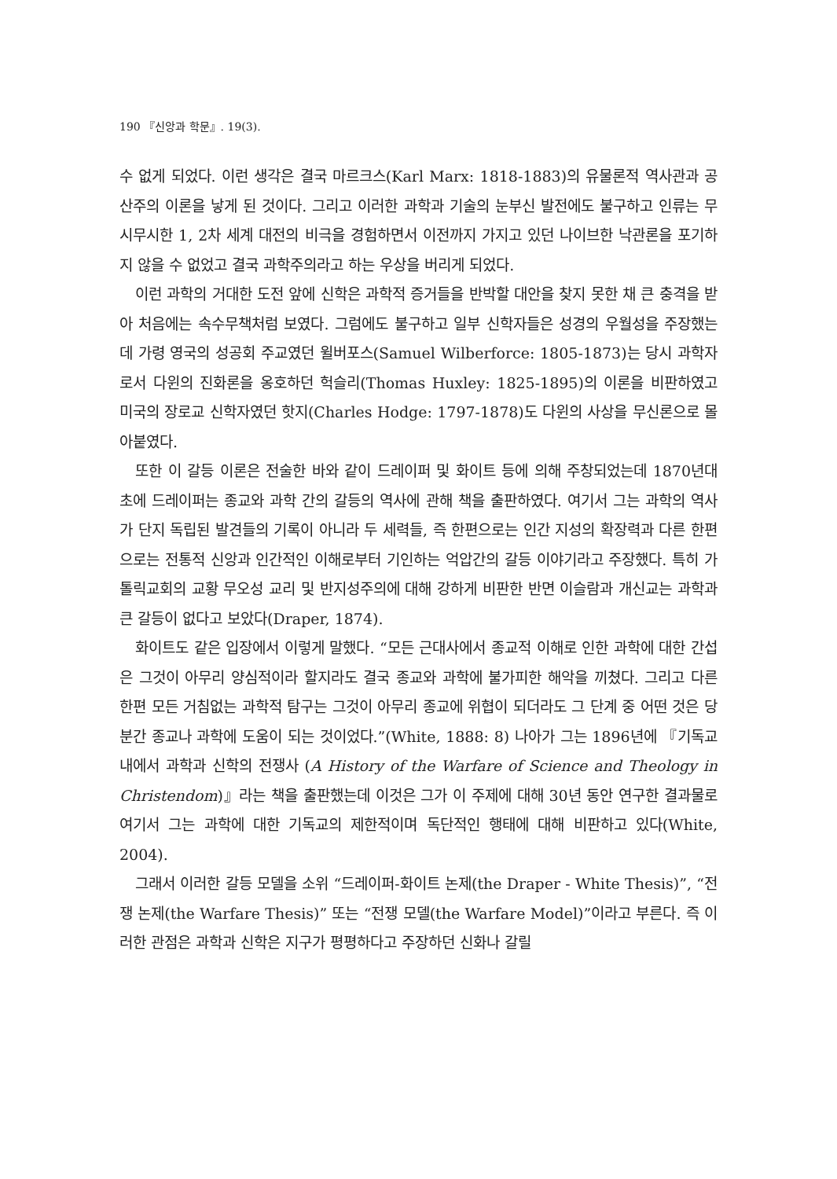190 『신앙과 학문』. 19(3).
수 없게 되었다. 이런 생각은 결국 마르크스(Karl Marx: 1818-1883)의 유물론적 역사관과 공산주의 이론을 낳게 된 것이다. 그리고 이러한 과학과 기술의 눈부신 발전에도 불구하고 인류는 무시무시한 1, 2차 세계 대전의 비극을 경험하면서 이전까지 가지고 있던 나이브한 낙관론을 포기하지 않을 수 없었고 결국 과학주의라고 하는 우상을 버리게 되었다.
이런 과학의 거대한 도전 앞에 신학은 과학적 증거들을 반박할 대안을 찾지 못한 채 큰 충격을 받아 처음에는 속수무책처럼 보였다. 그럼에도 불구하고 일부 신학자들은 성경의 우월성을 주장했는데 가령 영국의 성공회 주교였던 윌버포스(Samuel Wilberforce: 1805-1873)는 당시 과학자로서 다윈의 진화론을 옹호하던 헉슬리(Thomas Huxley: 1825-1895)의 이론을 비판하였고 미국의 장로교 신학자였던 핫지(Charles Hodge: 1797-1878)도 다윈의 사상을 무신론으로 몰아붙였다.
또한 이 갈등 이론은 전술한 바와 같이 드레이퍼 및 화이트 등에 의해 주창되었는데 1870년대 초에 드레이퍼는 종교와 과학 간의 갈등의 역사에 관해 책을 출판하였다. 여기서 그는 과학의 역사가 단지 독립된 발견들의 기록이 아니라 두 세력들, 즉 한편으로는 인간 지성의 확장력과 다른 한편으로는 전통적 신앙과 인간적인 이해로부터 기인하는 억압간의 갈등 이야기라고 주장했다. 특히 가톨릭교회의 교황 무오성 교리 및 반지성주의에 대해 강하게 비판한 반면 이슬람과 개신교는 과학과 큰 갈등이 없다고 보았다(Draper, 1874).
화이트도 같은 입장에서 이렇게 말했다. “모든 근대사에서 종교적 이해로 인한 과학에 대한 간섭은 그것이 아무리 양심적이라 할지라도 결국 종교와 과학에 불가피한 해악을 끼쳤다. 그리고 다른 한편 모든 거침없는 과학적 탐구는 그것이 아무리 종교에 위협이 되더라도 그 단계 중 어떤 것은 당분간 종교나 과학에 도움이 되는 것이었다.”(White, 1888: 8) 나아가 그는 1896년에 『기독교 내에서 과학과 신학의 전쟁사 (A History of the Warfare of Science and Theology in Christendom)』라는 책을 출판했는데 이것은 그가 이 주제에 대해 30년 동안 연구한 결과물로 여기서 그는 과학에 대한 기독교의 제한적이며 독단적인 행태에 대해 비판하고 있다(White, 2004).
그래서 이러한 갈등 모델을 소위 “드레이퍼-화이트 논제(the Draper - White Thesis)”, “전쟁 논제(the Warfare Thesis)” 또는 “전쟁 모델(the Warfare Model)”이라고 부른다. 즉 이러한 관점은 과학과 신학은 지구가 평평하다고 주장하던 신화나 갈릴